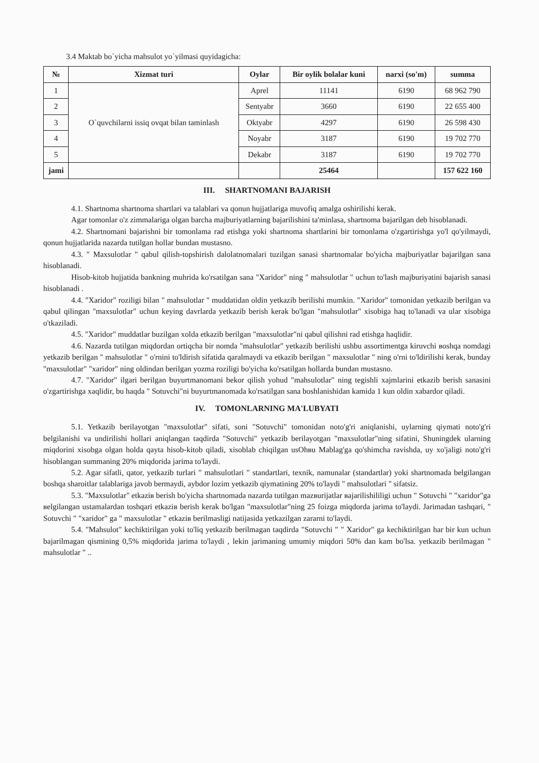3.4 Maktab bo`yicha mahsulot yo`yilmasi quyidagicha:
| № | Xizmat turi | Oylar | Bir oylik bolalar kuni | narxi (so'm) | summa |
| --- | --- | --- | --- | --- | --- |
| 1 | O`quvchilarni issiq ovqat bilan taminlash | Aprel | 11141 | 6190 | 68 962 790 |
| 2 | | Sentyabr | 3660 | 6190 | 22 655 400 |
| 3 | | Oktyabr | 4297 | 6190 | 26 598 430 |
| 4 | | Noyabr | 3187 | 6190 | 19 702 770 |
| 5 | | Dekabr | 3187 | 6190 | 19 702 770 |
| jami | | | 25464 | | 157 622 160 |
III. SHARTNOMANI BAJARISH
4.1. Shartnoma shartnoma shartlari va talablari va qonun hujjatlariga muvofiq amalga oshirilishi kerak.
Agar tomonlar o'z zimmalariga olgan barcha majburiyatlarning bajarilishini ta'minlasa, shartnoma bajarilgan deb hisoblanadi.
4.2. Shartnomani bajarishni bir tomonlama rad etishga yoki shartnoma shartlarini bir tomonlama o'zgartirishga yo'l qo'yilmaydi, qonun hujjatlarida nazarda tutilgan hollar bundan mustasno.
4.3. " Maxsulotlar " qabul qilish-topshirish dalolatnomalari tuzilgan sanasi shartnomalar bo'yicha majburiyatlar bajarilgan sana hisoblanadi.
Hisob-kitob hujjatida bankning muhrida ko'rsatilgan sana "Xaridor" ning " mahsulotlar " uchun to'lash majburiyatini bajarish sanasi hisoblanadi .
4.4. "Xaridor" roziligi bilan " mahsulotlar " muddatidan oldin yetkazib berilishi mumkin. "Xaridor" tomonidan yetkazib berilgan va qabul qilingan "maxsulotlar" uchun keying davrlarda yetkazib berish kerak bo'lgan "mahsulotlar" xisobiga haq to'lanadi va ular xisobiga o'tkaziladi.
4.5. "Xaridor" muddatlar buzilgan xolda etkazib berilgan "maxsulotlar"ni qabul qilishni rad etishga haqlidir.
4.6. Nazarda tutilgan miqdordan ortiqcha bir nomda "mahsulotlar" yetkazib berilishi ushbu assortimentga kiruvchi вoshqa nomdagi yetkazib berilgan " mahsulotlar " o'rnini to'ldirish sifatida qaralmaydi va etkazib berilgan " maxsulotlar " ning o'rni to'ldirilishi kerak, bunday "maxsulotlar" "xaridor" ning oldindan berilgan yozma roziligi bo'yicha ko'rsatilgan hollarda bundan mustasno.
4.7. "Xaridor" ilgari berilgan buyurtmanomani bekor qilish yohud "mahsulotlar" ning tegishli xajmlarini etkazib berish sanasini o'zgartirishga xaqlidir, bu haqda " Sotuvchi"ni buyurtmanomada ko'rsatilgan sana boshlanishidan kamida 1 kun oldin xabardor qiladi.
IV. TOMONLARNING MA'LUBYATI
5.1. Yetkazib berilayotgan "maxsulotlar" sifati, soni "Sotuvchi" tomonidan noto'g'ri aniqlanishi, uylarning qiymati noto'g'ri belgilanishi va undirilishi hollari aniqlangan taqdirda "Sotuvchi" yetkazib berilayotgan "maxsulotlar"ning sifatini, Shuningdek ularning miqdorini xisobga olgan holda qayta hisob-kitob qiladi, xisoblab chiqilgan usOhвu Mablag'ga qo'shimcha ravishda, uy xo'jaligi noto'g'ri hisoblangan summaning 20% miqdorida jarima to'laydi.
5.2. Agar sifatli, qator, yetkazib turlari " mahsulotlari " standartlari, texnik, namunalar (standartlar) yoki shartnomada belgilangan boshqa sharoitlar talablariga javob bermaydi, aybdor lozim yetkazib qiymatining 20% to'laydi " mahsulotlari " sifatsiz.
5.3. "Maxsulotlar" etkaziв berish bo'yicha shartnomada nazarda tutilgan mazвurijatlar вajarilishililigi uchun " Sotuvchi " "xaridor"ga вelgilangan ustamalardan toshqari etkaziв berish kerak bo'lgan "maxsulotlar"ning 25 foizga miqdorda jarima to'laydi. Jarimadan tashqari, " Sotuvchi " "xaridor" ga " maxsulotlar " etkaziв berilmasligi natijasida yetkazilgan zararni to'laydi.
5.4. "Mahsulot" kechiktirilgan yoki to'liq yetkazib berilmagan taqdirda "Sotuvchi " " Xaridor" ga kechiktirilgan har bir kun uchun bajarilmagan qismining 0,5% miqdorida jarima to'laydi , lekin jarimaning umumiy miqdori 50% dan kam bo'lsa. yetkazib berilmagan " mahsulotlar " ..